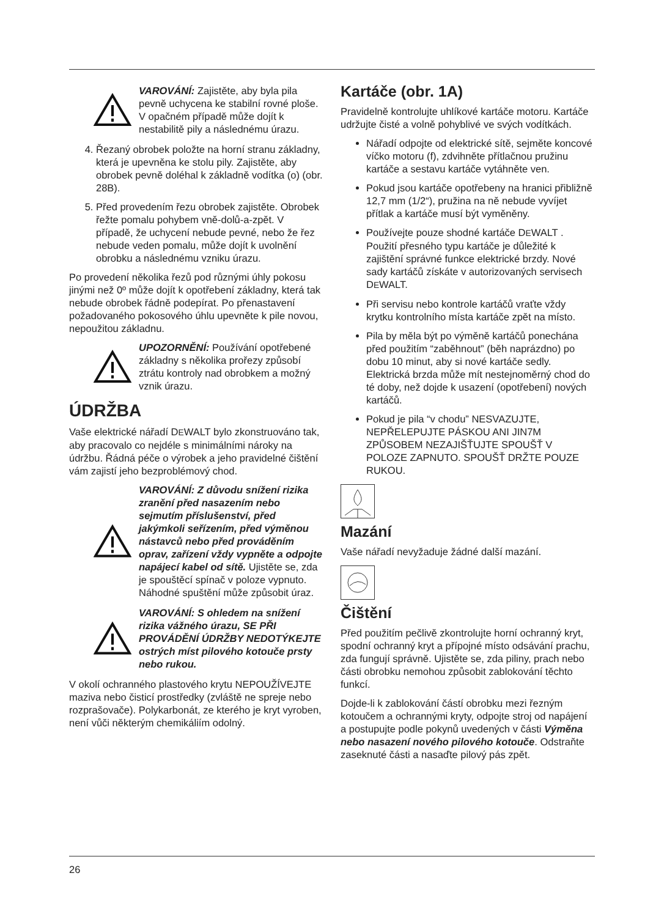VAROVÁNÍ: Zajistěte, aby byla pila pevně uchycena ke stabilní rovné ploše. V opačném případě může dojít k nestabilitě pily a následnému úrazu.
4. Řezaný obrobek položte na horní stranu základny, která je upevněna ke stolu pily. Zajistěte, aby obrobek pevně doléhal k základně vodítka (o) (obr. 28B).
5. Před provedením řezu obrobek zajistěte. Obrobek řežte pomalu pohybem vně-dolů-a-zpět. V případě, že uchycení nebude pevné, nebo že řez nebude veden pomalu, může dojít k uvolnění obrobku a následnému vzniku úrazu.
Po provedení několika řezů pod různými úhly pokosu jinými než 0º může dojít k opotřebení základny, která tak nebude obrobek řádně podepírat. Po přenastavení požadovaného pokosového úhlu upevněte k pile novou, nepoužitou základnu.
UPOZORNĚNÍ: Používání opotřebené základny s několika prořezy způsobí ztrátu kontroly nad obrobkem a možný vznik úrazu.
ÚDRŽBA
Vaše elektrické nářadí DEWALT bylo zkonstruováno tak, aby pracovalo co nejdéle s minimálními nároky na údržbu. Řádná péče o výrobek a jeho pravidelné čištění vám zajistí jeho bezproblémový chod.
VAROVÁNÍ: Z důvodu snížení rizika zranění před nasazením nebo sejmutím příslušenství, před jakýmkoli seřízením, před výměnou nástavců nebo před prováděním oprav, zařízení vždy vypněte a odpojte napájecí kabel od sítě. Ujistěte se, zda je spouštěcí spínač v poloze vypnuto. Náhodné spuštění může způsobit úraz.
VAROVÁNÍ: S ohledem na snížení rizika vážného úrazu, SE PŘI PROVÁDĚNÍ ÚDRŽBY NEDOTÝKEJTE ostrých míst pilového kotouče prsty nebo rukou.
V okolí ochranného plastového krytu NEPOUŽÍVEJTE maziva nebo čisticí prostředky (zvláště ne spreje nebo rozprašovače). Polykarbonát, ze kterého je kryt vyroben, není vůči některým chemikáliím odolný.
Kartáče (obr. 1A)
Pravidelně kontrolujte uhlíkové kartáče motoru. Kartáče udržujte čisté a volně pohyblivé ve svých vodítkách.
Nářadí odpojte od elektrické sítě, sejměte koncové víčko motoru (f), zdvihněte přítlačnou pružinu kartáče a sestavu kartáče vytáhněte ven.
Pokud jsou kartáče opotřebeny na hranici přibližně 12,7 mm (1/2“), pružina na ně nebude vyvíjet přítlak a kartáče musí být vyměněny.
Používejte pouze shodné kartáče DEWALT . Použití přesného typu kartáče je důležité k zajištění správné funkce elektrické brzdy. Nové sady kartáčů získáte v autorizovaných servisech DEWALT.
Při servisu nebo kontrole kartáčů vraťte vždy krytku kontrolního místa kartáče zpět na místo.
Pila by měla být po výměně kartáčů ponechána před použitím “zaběhnout” (běh naprázdno) po dobu 10 minut, aby si nové kartáče sedly. Elektrická brzda může mít nestejnoměrný chod do té doby, než dojde k usazení (opotřebení) nových kartáčů.
Pokud je pila “v chodu” NESVAZUJTE, NEPŘELEPUJTE PÁSKOU ANI JIN7M ZPŮSOBEM NEZAJIŠŤUJTE SPOUŠŤ V POLOZE ZAPNUTO. SPOUŠŤ DRŽTE POUZE RUKOU.
Mazání
Vaše nářadí nevyžaduje žádné další mazání.
Čištění
Před použitím pečlivě zkontrolujte horní ochranný kryt, spodní ochranný kryt a přípojné místo odsávání prachu, zda fungují správně. Ujistěte se, zda piliny, prach nebo části obrobku nemohou způsobit zablokování těchto funkcí.
Dojde-li k zablokování částí obrobku mezi řezným kotoučem a ochrannými kryty, odpojte stroj od napájení a postupujte podle pokynů uvedených v části Výměna nebo nasazení nového pilového kotouče. Odstraňte zaseknuté části a nasaďte pilový pás zpět.
26